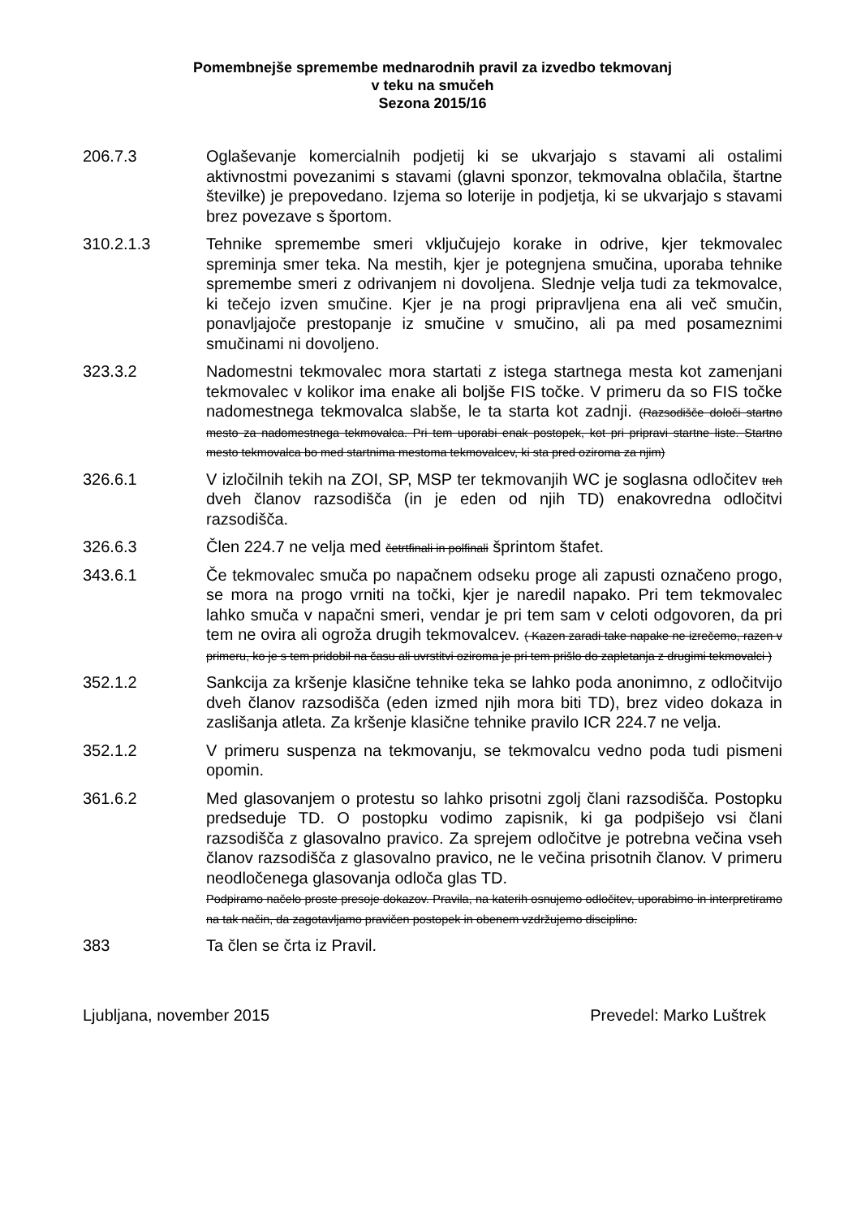Pomembnejše spremembe mednarodnih pravil za izvedbo tekmovanj
v teku na smučeh
Sezona 2015/16
206.7.3 Oglaševanje komercialnih podjetij ki se ukvarjajo s stavami ali ostalimi aktivnostmi povezanimi s stavami (glavni sponzor, tekmovalna oblačila, štartne številke) je prepovedano. Izjema so loterije in podjetja, ki se ukvarjajo s stavami brez povezave s športom.
310.2.1.3 Tehnike spremembe smeri vključujejo korake in odrive, kjer tekmovalec spreminja smer teka. Na mestih, kjer je potegnjena smučina, uporaba tehnike spremembe smeri z odrivanjem ni dovoljena. Slednje velja tudi za tekmovalce, ki tečejo izven smučine. Kjer je na progi pripravljena ena ali več smučin, ponavljajoče prestopanje iz smučine v smučino, ali pa med posameznimi smučinami ni dovoljeno.
323.3.2 Nadomestni tekmovalec mora startati z istega startnega mesta kot zamenjani tekmovalec v kolikor ima enake ali boljše FIS točke. V primeru da so FIS točke nadomestnega tekmovalca slabše, le ta starta kot zadnji. (Razsodišče določi startno mesto za nadomestnega tekmovalca. Pri tem uporabi enak postopek, kot pri pripravi startne liste. Startno mesto tekmovalca bo med startnima mestoma tekmovalcev, ki sta pred oziroma za njim)
326.6.1 V izločilnih tekih na ZOI, SP, MSP ter tekmovanjih WC je soglasna odločitev treh dveh članov razsodišča (in je eden od njih TD) enakovredna odločitvi razsodišča.
326.6.3 Člen 224.7 ne velja med četrtfinali in polfinali šprintom štafet.
343.6.1 Če tekmovalec smuča po napačnem odseku proge ali zapusti označeno progo, se mora na progo vrniti na točki, kjer je naredil napako. Pri tem tekmovalec lahko smuča v napačni smeri, vendar je pri tem sam v celoti odgovoren, da pri tem ne ovira ali ogroža drugih tekmovalcev. ( Kazen zaradi take napake ne izrečemo, razen v primeru, ko je s tem pridobil na času ali uvrstitvi oziroma je pri tem prišlo do zapletanja z drugimi tekmovalci )
352.1.2 Sankcija za kršenje klasične tehnike teka se lahko poda anonimno, z odločitvijo dveh članov razsodišča (eden izmed njih mora biti TD), brez video dokaza in zaslišanja atleta. Za kršenje klasične tehnike pravilo ICR 224.7 ne velja.
352.1.2 V primeru suspenza na tekmovanju, se tekmovalcu vedno poda tudi pismeni opomin.
361.6.2 Med glasovanjem o protestu so lahko prisotni zgolj člani razsodišča. Postopku predseduje TD. O postopku vodimo zapisnik, ki ga podpišejo vsi člani razsodišča z glasovalno pravico. Za sprejem odločitve je potrebna večina vseh članov razsodišča z glasovalno pravico, ne le večina prisotnih članov. V primeru neodločenega glasovanja odloča glas TD.
Podpiramo načelo proste presoje dokazov. Pravila, na katerih osnujemo odločitev, uporabimo in interpretiramo na tak način, da zagotavljamo pravičen postopek in obenem vzdržujemo disciplino.
383 Ta člen se črta iz Pravil.
Ljubljana, november 2015 Prevedel: Marko Luštrek